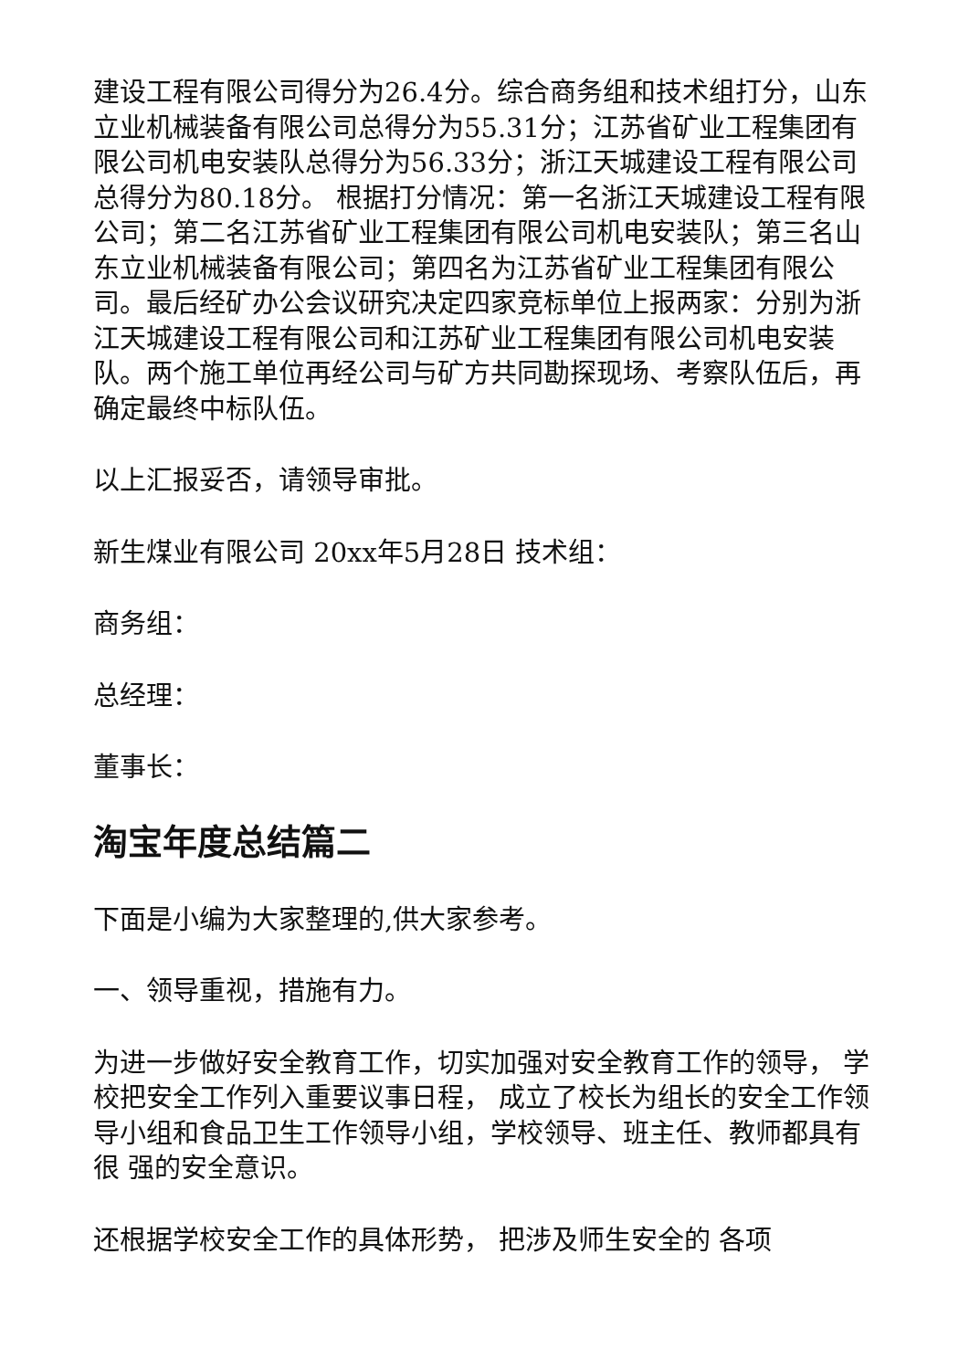建设工程有限公司得分为26.4分。综合商务组和技术组打分，山东立业机械装备有限公司总得分为55.31分；江苏省矿业工程集团有限公司机电安装队总得分为56.33分；浙江天城建设工程有限公司总得分为80.18分。 根据打分情况：第一名浙江天城建设工程有限公司；第二名江苏省矿业工程集团有限公司机电安装队；第三名山东立业机械装备有限公司；第四名为江苏省矿业工程集团有限公司。最后经矿办公会议研究决定四家竞标单位上报两家：分别为浙江天城建设工程有限公司和江苏矿业工程集团有限公司机电安装队。两个施工单位再经公司与矿方共同勘探现场、考察队伍后，再确定最终中标队伍。
以上汇报妥否，请领导审批。
新生煤业有限公司 20xx年5月28日 技术组：
商务组：
总经理：
董事长：
淘宝年度总结篇二
下面是小编为大家整理的,供大家参考。
一、领导重视，措施有力。
为进一步做好安全教育工作，切实加强对安全教育工作的领导， 学校把安全工作列入重要议事日程， 成立了校长为组长的安全工作领 导小组和食品卫生工作领导小组，学校领导、班主任、教师都具有很 强的安全意识。
还根据学校安全工作的具体形势， 把涉及师生安全的 各项